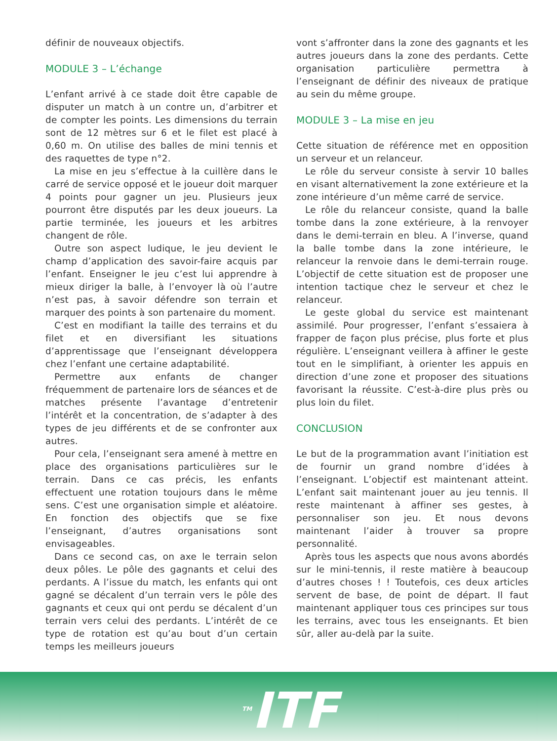définir de nouveaux objectifs.
MODULE 3 – L’échange
L’enfant arrivé à ce stade doit être capable de disputer un match à un contre un, d’arbitrer et de compter les points. Les dimensions du terrain sont de 12 mètres sur 6 et le filet est placé à 0,60 m. On utilise des balles de mini tennis et des raquettes de type n°2.
La mise en jeu s’effectue à la cuillère dans le carré de service opposé et le joueur doit marquer 4 points pour gagner un jeu. Plusieurs jeux pourront être disputés par les deux joueurs. La partie terminée, les joueurs et les arbitres changent de rôle.
Outre son aspect ludique, le jeu devient le champ d’application des savoir-faire acquis par l’enfant. Enseigner le jeu c’est lui apprendre à mieux diriger la balle, à l’envoyer là où l’autre n’est pas, à savoir défendre son terrain et marquer des points à son partenaire du moment.
C’est en modifiant la taille des terrains et du filet et en diversifiant les situations d’apprentissage que l’enseignant développera chez l’enfant une certaine adaptabilité.
Permettre aux enfants de changer fréquemment de partenaire lors de séances et de matches présente l’avantage d’entretenir l’intérêt et la concentration, de s’adapter à des types de jeu différents et de se confronter aux autres.
Pour cela, l’enseignant sera amené à mettre en place des organisations particulières sur le terrain. Dans ce cas précis, les enfants effectuent une rotation toujours dans le même sens. C’est une organisation simple et aléatoire. En fonction des objectifs que se fixe l’enseignant, d’autres organisations sont envisageables.
Dans ce second cas, on axe le terrain selon deux pôles. Le pôle des gagnants et celui des perdants. A l’issue du match, les enfants qui ont gagné se décalent d’un terrain vers le pôle des gagnants et ceux qui ont perdu se décalent d’un terrain vers celui des perdants. L’intérêt de ce type de rotation est qu’au bout d’un certain temps les meilleurs joueurs
vont s’affronter dans la zone des gagnants et les autres joueurs dans la zone des perdants. Cette organisation particulière permettra à l’enseignant de définir des niveaux de pratique au sein du même groupe.
MODULE 3 – La mise en jeu
Cette situation de référence met en opposition un serveur et un relanceur.
Le rôle du serveur consiste à servir 10 balles en visant alternativement la zone extérieure et la zone intérieure d’un même carré de service.
Le rôle du relanceur consiste, quand la balle tombe dans la zone extérieure, à la renvoyer dans le demi-terrain en bleu. A l’inverse, quand la balle tombe dans la zone intérieure, le relanceur la renvoie dans le demi-terrain rouge. L’objectif de cette situation est de proposer une intention tactique chez le serveur et chez le relanceur.
Le geste global du service est maintenant assimilé. Pour progresser, l’enfant s’essaiera à frapper de façon plus précise, plus forte et plus régulière. L’enseignant veillera à affiner le geste tout en le simplifiant, à orienter les appuis en direction d’une zone et proposer des situations favorisant la réussite. C’est-à-dire plus près ou plus loin du filet.
CONCLUSION
Le but de la programmation avant l’initiation est de fournir un grand nombre d’idées à l’enseignant. L’objectif est maintenant atteint. L’enfant sait maintenant jouer au jeu tennis. Il reste maintenant à affiner ses gestes, à personnaliser son jeu. Et nous devons maintenant l’aider à trouver sa propre personnalité.
Après tous les aspects que nous avons abordés sur le mini-tennis, il reste matière à beaucoup d’autres choses ! ! Toutefois, ces deux articles servent de base, de point de départ. Il faut maintenant appliquer tous ces principes sur tous les terrains, avec tous les enseignants. Et bien sûr, aller au-delà par la suite.
<sup>TM</sup>ITF